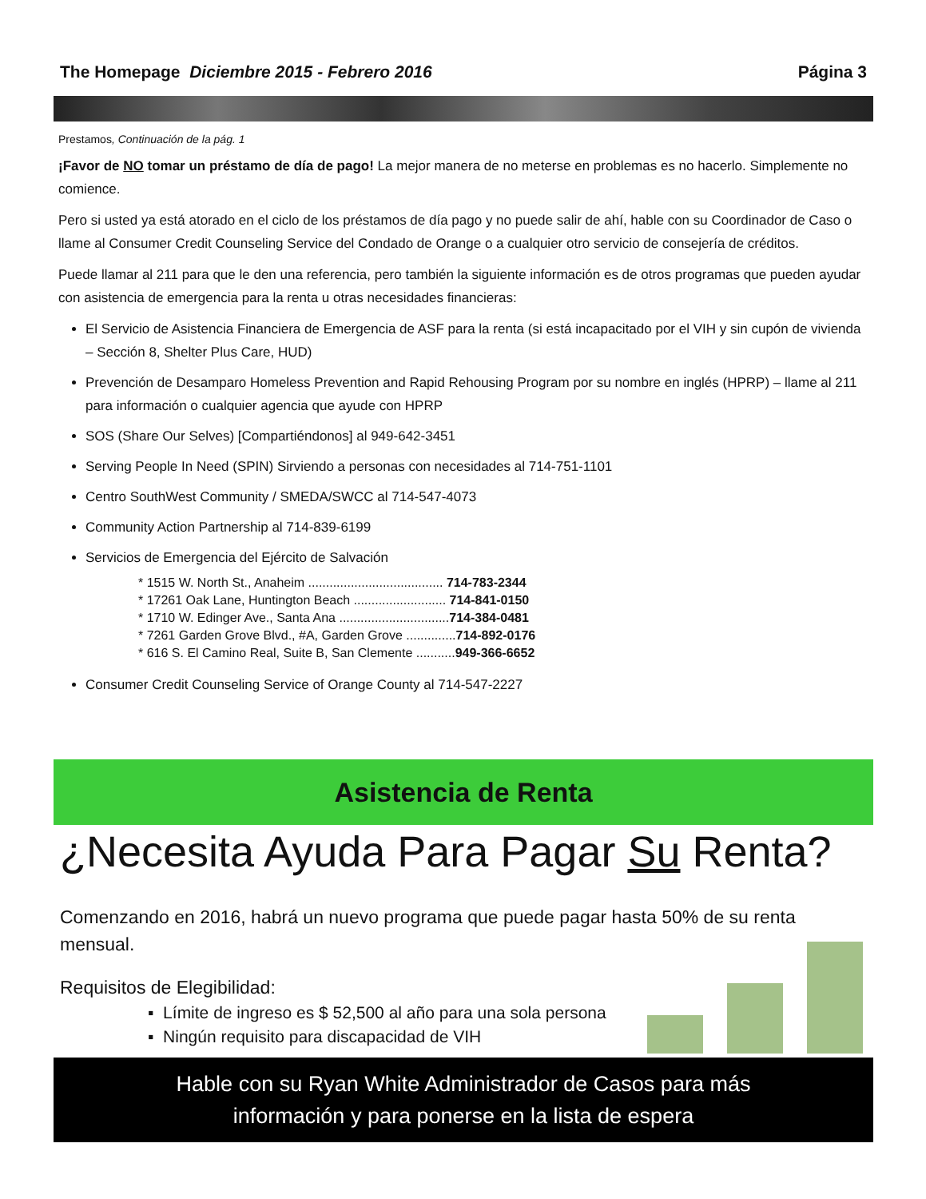The Homepage Diciembre 2015 - Febrero 2016 Página 3
Prestamos, Continuación de la pág. 1
¡Favor de NO tomar un préstamo de día de pago! La mejor manera de no meterse en problemas es no hacerlo. Simplemente no comience.
Pero si usted ya está atorado en el ciclo de los préstamos de día pago y no puede salir de ahí, hable con su Coordinador de Caso o llame al Consumer Credit Counseling Service del Condado de Orange o a cualquier otro servicio de consejería de créditos.
Puede llamar al 211 para que le den una referencia, pero también la siguiente información es de otros programas que pueden ayudar con asistencia de emergencia para la renta u otras necesidades financieras:
El Servicio de Asistencia Financiera de Emergencia de ASF para la renta (si está incapacitado por el VIH y sin cupón de vivienda – Sección 8, Shelter Plus Care, HUD)
Prevención de Desamparo Homeless Prevention and Rapid Rehousing Program por su nombre en inglés (HPRP) – llame al 211 para información o cualquier agencia que ayude con HPRP
SOS (Share Our Selves) [Compartiéndonos] al 949-642-3451
Serving People In Need (SPIN) Sirviendo a personas con necesidades al 714-751-1101
Centro SouthWest Community / SMEDA/SWCC al 714-547-4073
Community Action Partnership al 714-839-6199
Servicios de Emergencia del Ejército de Salvación
* 1515 W. North St., Anaheim ...................................... 714-783-2344
* 17261 Oak Lane, Huntington Beach .......................... 714-841-0150
* 1710 W. Edinger Ave., Santa Ana ...............................714-384-0481
* 7261 Garden Grove Blvd., #A, Garden Grove ..............714-892-0176
* 616 S. El Camino Real, Suite B, San Clemente ...........949-366-6652
Consumer Credit Counseling Service of Orange County al 714-547-2227
Asistencia de Renta
¿Necesita Ayuda Para Pagar Su Renta?
Comenzando en 2016, habrá un nuevo programa que puede pagar hasta 50% de su renta mensual.
Requisitos de Elegibilidad:
▪ Límite de ingreso es $ 52,500 al año para una sola persona
▪ Ningún requisito para discapacidad de VIH
Hable con su Ryan White Administrador de Casos para más
información y para ponerse en la lista de espera